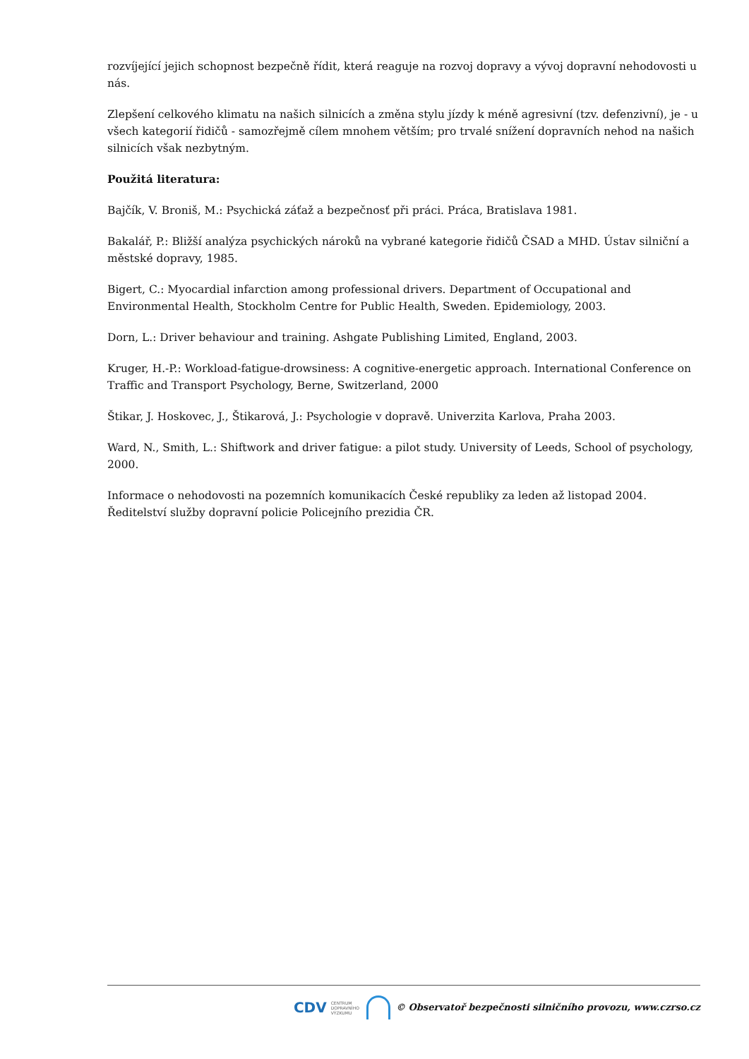rozvíjející jejich schopnost bezpečně řídit, která reaguje na rozvoj dopravy a vývoj dopravní nehodovosti u nás.
Zlepšení celkového klimatu na našich silnicích a změna stylu jízdy k méně agresivní (tzv. defenzivní), je - u všech kategorií řidičů - samozřejmě cílem mnohem větším; pro trvalé snížení dopravních nehod na našich silnicích však nezbytným.
Použitá literatura:
Bajčík, V. Broniš, M.: Psychická záťaž a bezpečnosť při práci. Práca, Bratislava 1981.
Bakalář, P.: Bližší analýza psychických nároků na vybrané kategorie řidičů ČSAD a MHD. Ústav silniční a městské dopravy, 1985.
Bigert, C.: Myocardial infarction among professional drivers. Department of Occupational and Environmental Health, Stockholm Centre for Public Health, Sweden. Epidemiology, 2003.
Dorn, L.: Driver behaviour and training. Ashgate Publishing Limited, England, 2003.
Kruger, H.-P.: Workload-fatigue-drowsiness: A cognitive-energetic approach. International Conference on Traffic and Transport Psychology, Berne, Switzerland, 2000
Štikar, J. Hoskovec, J., Štikarová, J.: Psychologie v dopravě. Univerzita Karlova, Praha 2003.
Ward, N., Smith, L.: Shiftwork and driver fatigue: a pilot study. University of Leeds, School of psychology, 2000.
Informace o nehodovosti na pozemních komunikacích České republiky za leden až listopad 2004. Ředitelství služby dopravní policie Policejního prezidia ČR.
CDV CENTRUM
DOPRAVNÍHO
VÝZKUMU
© Observatoř bezpečnosti silničního provozu, www.czrso.cz